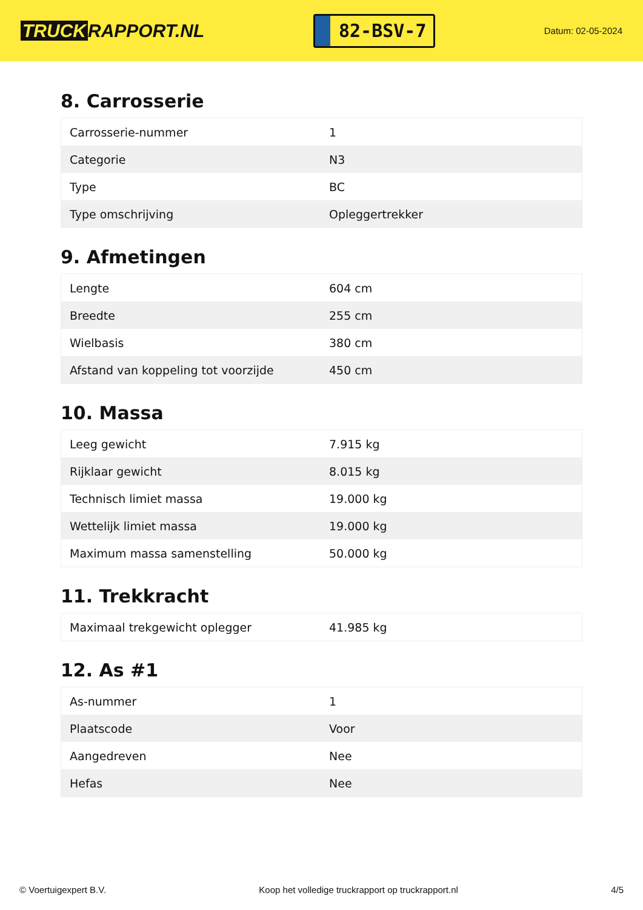TRUCK RAPPORT.NL
82-BSV-7
Datum: 02-05-2024
8. Carrosserie
| Carrosserie-nummer | 1 |
| Categorie | N3 |
| Type | BC |
| Type omschrijving | Opleggertrekker |
9. Afmetingen
| Lengte | 604 cm |
| Breedte | 255 cm |
| Wielbasis | 380 cm |
| Afstand van koppeling tot voorzijde | 450 cm |
10. Massa
| Leeg gewicht | 7.915 kg |
| Rijklaar gewicht | 8.015 kg |
| Technisch limiet massa | 19.000 kg |
| Wettelijk limiet massa | 19.000 kg |
| Maximum massa samenstelling | 50.000 kg |
11. Trekkracht
| Maximaal trekgewicht oplegger | 41.985 kg |
12. As #1
| As-nummer | 1 |
| Plaatscode | Voor |
| Aangedreven | Nee |
| Hefas | Nee |
© Voertuigexpert B.V. Koop het volledige truckrapport op truckrapport.nl 4/5